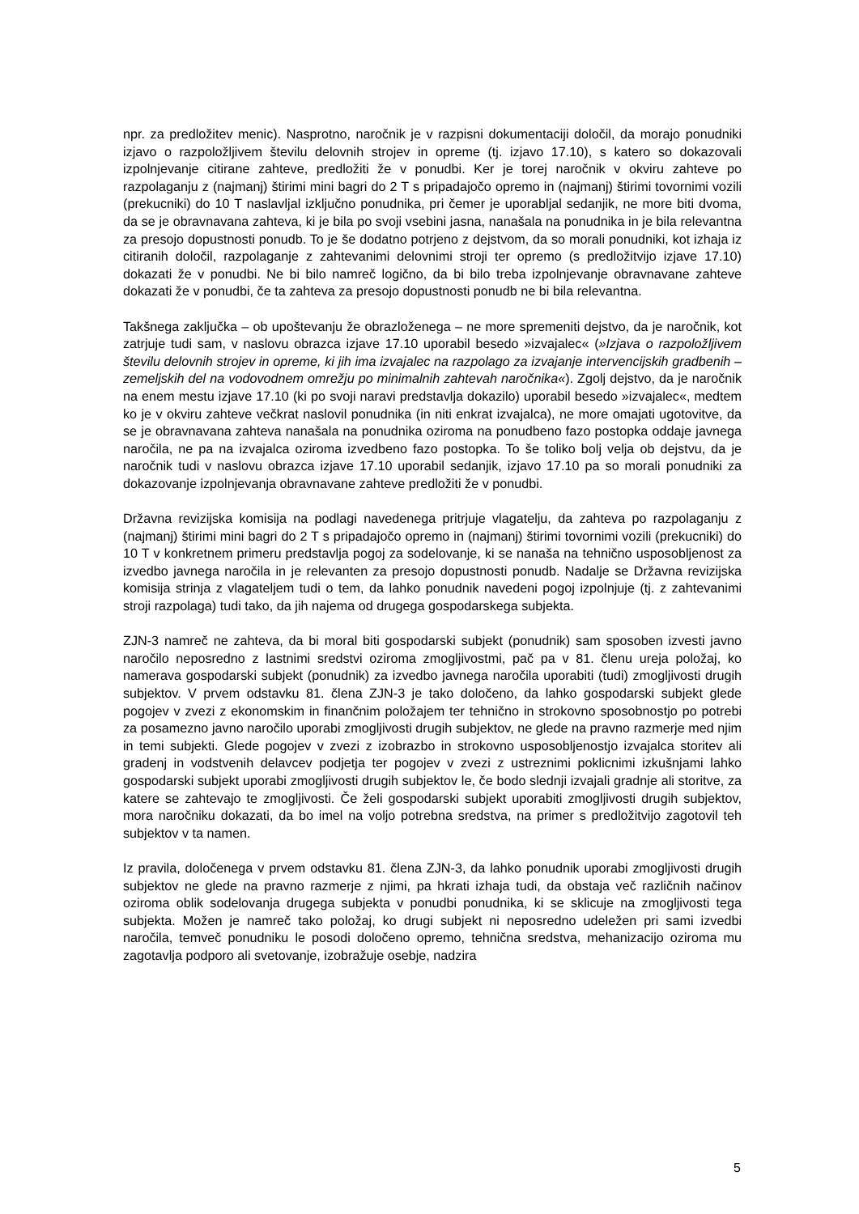npr. za predložitev menic). Nasprotno, naročnik je v razpisni dokumentaciji določil, da morajo ponudniki izjavo o razpoložljivem številu delovnih strojev in opreme (tj. izjavo 17.10), s katero so dokazovali izpolnjevanje citirane zahteve, predložiti že v ponudbi. Ker je torej naročnik v okviru zahteve po razpolaganju z (najmanj) štirimi mini bagri do 2 T s pripadajočo opremo in (najmanj) štirimi tovornimi vozili (prekucniki) do 10 T naslavljal izključno ponudnika, pri čemer je uporabljal sedanjik, ne more biti dvoma, da se je obravnavana zahteva, ki je bila po svoji vsebini jasna, nanašala na ponudnika in je bila relevantna za presojo dopustnosti ponudb. To je še dodatno potrjeno z dejstvom, da so morali ponudniki, kot izhaja iz citiranih določil, razpolaganje z zahtevanimi delovnimi stroji ter opremo (s predložitvijo izjave 17.10) dokazati že v ponudbi. Ne bi bilo namreč logično, da bi bilo treba izpolnjevanje obravnavane zahteve dokazati že v ponudbi, če ta zahteva za presojo dopustnosti ponudb ne bi bila relevantna.
Takšnega zaključka – ob upoštevanju že obrazloženega – ne more spremeniti dejstvo, da je naročnik, kot zatrjuje tudi sam, v naslovu obrazca izjave 17.10 uporabil besedo »izvajalec« (»Izjava o razpoložljivem številu delovnih strojev in opreme, ki jih ima izvajalec na razpolago za izvajanje intervencijskih gradbenih – zemeljskih del na vodovodnem omrežju po minimalnih zahtevah naročnika«). Zgolj dejstvo, da je naročnik na enem mestu izjave 17.10 (ki po svoji naravi predstavlja dokazilo) uporabil besedo »izvajalec«, medtem ko je v okviru zahteve večkrat naslovil ponudnika (in niti enkrat izvajalca), ne more omajati ugotovitve, da se je obravnavana zahteva nanašala na ponudnika oziroma na ponudbeno fazo postopka oddaje javnega naročila, ne pa na izvajalca oziroma izvedbeno fazo postopka. To še toliko bolj velja ob dejstvu, da je naročnik tudi v naslovu obrazca izjave 17.10 uporabil sedanjik, izjavo 17.10 pa so morali ponudniki za dokazovanje izpolnjevanja obravnavane zahteve predložiti že v ponudbi.
Državna revizijska komisija na podlagi navedenega pritrjuje vlagatelju, da zahteva po razpolaganju z (najmanj) štirimi mini bagri do 2 T s pripadajočo opremo in (najmanj) štirimi tovornimi vozili (prekucniki) do 10 T v konkretnem primeru predstavlja pogoj za sodelovanje, ki se nanaša na tehnično usposobljenost za izvedbo javnega naročila in je relevanten za presojo dopustnosti ponudb. Nadalje se Državna revizijska komisija strinja z vlagateljem tudi o tem, da lahko ponudnik navedeni pogoj izpolnjuje (tj. z zahtevanimi stroji razpolaga) tudi tako, da jih najema od drugega gospodarskega subjekta.
ZJN-3 namreč ne zahteva, da bi moral biti gospodarski subjekt (ponudnik) sam sposoben izvesti javno naročilo neposredno z lastnimi sredstvi oziroma zmogljivostmi, pač pa v 81. členu ureja položaj, ko namerava gospodarski subjekt (ponudnik) za izvedbo javnega naročila uporabiti (tudi) zmogljivosti drugih subjektov. V prvem odstavku 81. člena ZJN-3 je tako določeno, da lahko gospodarski subjekt glede pogojev v zvezi z ekonomskim in finančnim položajem ter tehnično in strokovno sposobnostjo po potrebi za posamezno javno naročilo uporabi zmogljivosti drugih subjektov, ne glede na pravno razmerje med njim in temi subjekti. Glede pogojev v zvezi z izobrazbo in strokovno usposobljenostjo izvajalca storitev ali gradenj in vodstvenih delavcev podjetja ter pogojev v zvezi z ustreznimi poklicnimi izkušnjami lahko gospodarski subjekt uporabi zmogljivosti drugih subjektov le, če bodo slednji izvajali gradnje ali storitve, za katere se zahtevajo te zmogljivosti. Če želi gospodarski subjekt uporabiti zmogljivosti drugih subjektov, mora naročniku dokazati, da bo imel na voljo potrebna sredstva, na primer s predložitvijo zagotovil teh subjektov v ta namen.
Iz pravila, določenega v prvem odstavku 81. člena ZJN-3, da lahko ponudnik uporabi zmogljivosti drugih subjektov ne glede na pravno razmerje z njimi, pa hkrati izhaja tudi, da obstaja več različnih načinov oziroma oblik sodelovanja drugega subjekta v ponudbi ponudnika, ki se sklicuje na zmogljivosti tega subjekta. Možen je namreč tako položaj, ko drugi subjekt ni neposredno udeležen pri sami izvedbi naročila, temveč ponudniku le posodi določeno opremo, tehnična sredstva, mehanizacijo oziroma mu zagotavlja podporo ali svetovanje, izobražuje osebje, nadzira
5